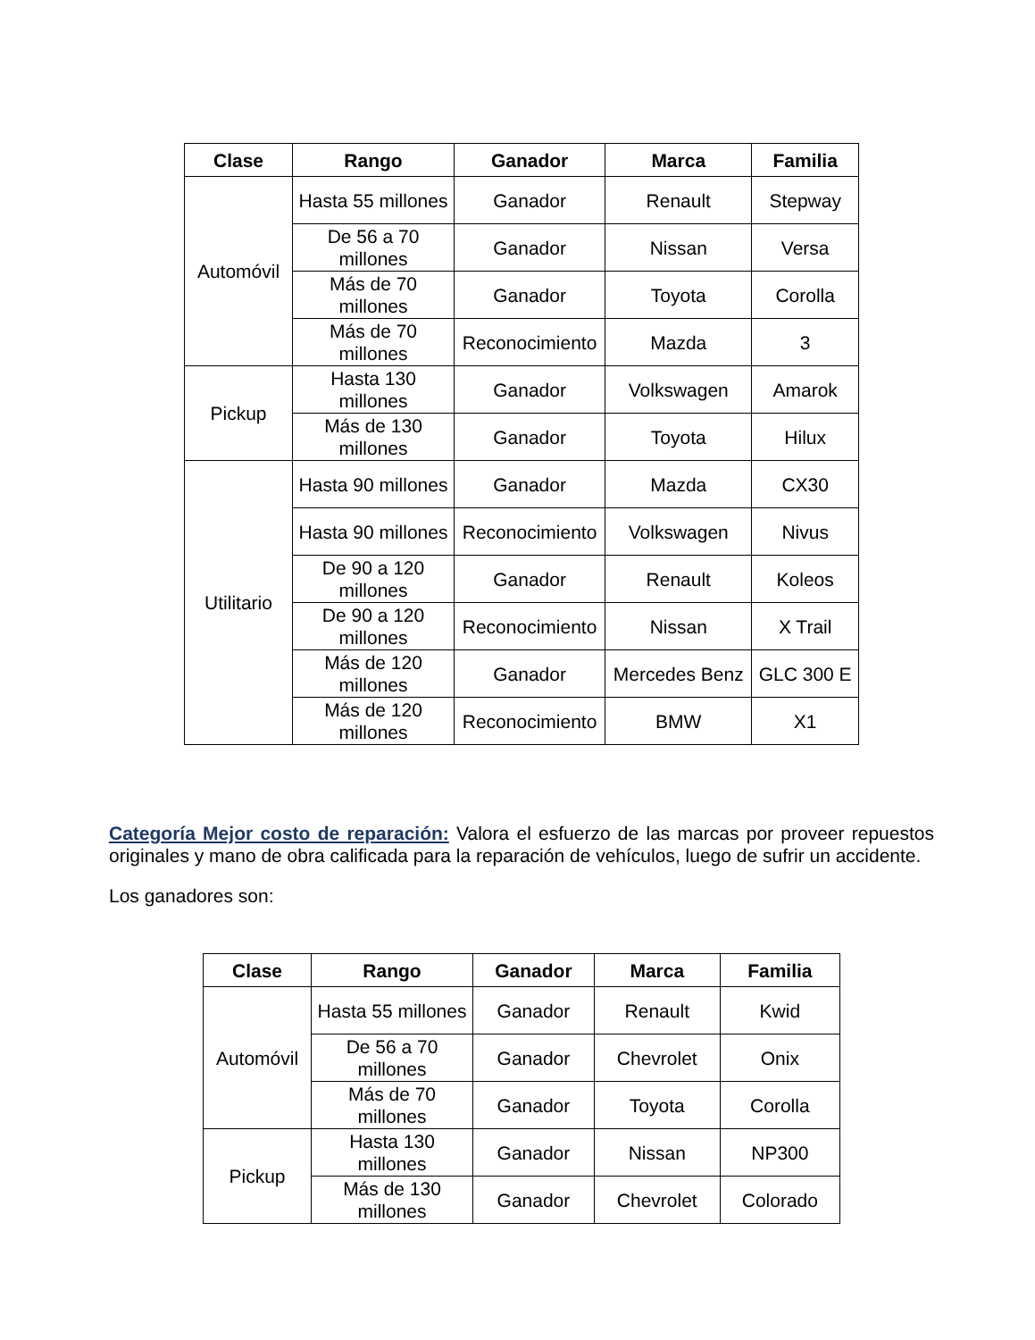| Clase | Rango | Ganador | Marca | Familia |
| --- | --- | --- | --- | --- |
| Automóvil | Hasta 55 millones | Ganador | Renault | Stepway |
| | De 56 a 70 millones | Ganador | Nissan | Versa |
| | Más de 70 millones | Ganador | Toyota | Corolla |
| | Más de 70 millones | Reconocimiento | Mazda | 3 |
| Pickup | Hasta 130 millones | Ganador | Volkswagen | Amarok |
| | Más de 130 millones | Ganador | Toyota | Hilux |
| Utilitario | Hasta 90 millones | Ganador | Mazda | CX30 |
| | Hasta 90 millones | Reconocimiento | Volkswagen | Nivus |
| | De 90 a 120 millones | Ganador | Renault | Koleos |
| | De 90 a 120 millones | Reconocimiento | Nissan | X Trail |
| | Más de 120 millones | Ganador | Mercedes Benz | GLC 300 E |
| | Más de 120 millones | Reconocimiento | BMW | X1 |
Categoría Mejor costo de reparación: Valora el esfuerzo de las marcas por proveer repuestos originales y mano de obra calificada para la reparación de vehículos, luego de sufrir un accidente.
Los ganadores son:
| Clase | Rango | Ganador | Marca | Familia |
| --- | --- | --- | --- | --- |
| Automóvil | Hasta 55 millones | Ganador | Renault | Kwid |
| | De 56 a 70 millones | Ganador | Chevrolet | Onix |
| | Más de 70 millones | Ganador | Toyota | Corolla |
| Pickup | Hasta 130 millones | Ganador | Nissan | NP300 |
| | Más de 130 millones | Ganador | Chevrolet | Colorado |